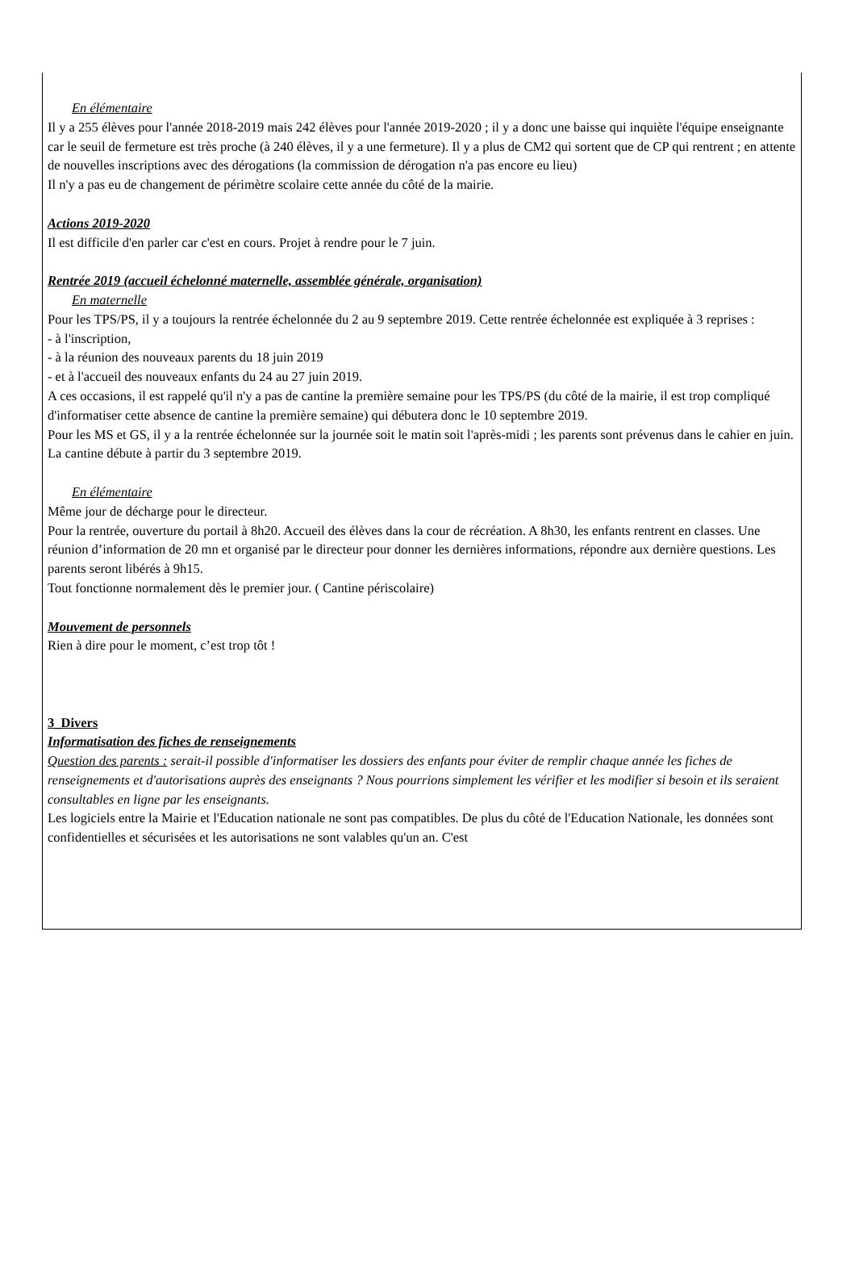En élémentaire
Il y a 255 élèves pour l'année 2018-2019 mais 242 élèves pour l'année 2019-2020 ; il y a donc une baisse qui inquiète l'équipe enseignante car le seuil de fermeture est très proche (à 240 élèves, il y a une fermeture). Il y a plus de CM2 qui sortent que de CP qui rentrent ; en attente de nouvelles inscriptions avec des dérogations (la commission de dérogation n'a pas encore eu lieu)
Il n'y a pas eu de changement de périmètre scolaire cette année du côté de la mairie.
Actions 2019-2020
Il est difficile d'en parler car c'est en cours. Projet à rendre pour le 7 juin.
Rentrée 2019 (accueil échelonné maternelle, assemblée générale, organisation)
En maternelle
Pour les TPS/PS, il y a toujours la rentrée échelonnée du 2 au 9 septembre 2019. Cette rentrée échelonnée est expliquée à 3 reprises :
- à l'inscription,
- à la réunion des nouveaux parents du 18 juin 2019
- et à l'accueil des nouveaux enfants du 24 au 27 juin 2019.
A ces occasions, il est rappelé qu'il n'y a pas de cantine la première semaine pour les TPS/PS (du côté de la mairie, il est trop compliqué d'informatiser cette absence de cantine la première semaine) qui débutera donc le 10 septembre 2019.
Pour les MS et GS, il y a la rentrée échelonnée sur la journée soit le matin soit l'après-midi ; les parents sont prévenus dans le cahier en juin. La cantine débute à partir du 3 septembre 2019.
En élémentaire
Même jour de décharge pour le directeur.
Pour la rentrée, ouverture du portail à 8h20. Accueil des élèves dans la cour de récréation. A 8h30, les enfants rentrent en classes. Une réunion d’information de 20 mn et organisé par le directeur pour donner les dernières informations, répondre aux dernière questions. Les parents seront libérés à 9h15.
Tout fonctionne normalement dès le premier jour. ( Cantine périscolaire)
Mouvement de personnels
Rien à dire pour le moment, c’est trop tôt !
3_Divers
Informatisation des fiches de renseignements
Question des parents : serait-il possible d'informatiser les dossiers des enfants pour éviter de remplir chaque année les fiches de renseignements et d'autorisations auprès des enseignants ? Nous pourrions simplement les vérifier et les modifier si besoin et ils seraient consultables en ligne par les enseignants.
Les logiciels entre la Mairie et l'Education nationale ne sont pas compatibles. De plus du côté de l'Education Nationale, les données sont confidentielles et sécurisées et les autorisations ne sont valables qu'un an. C'est